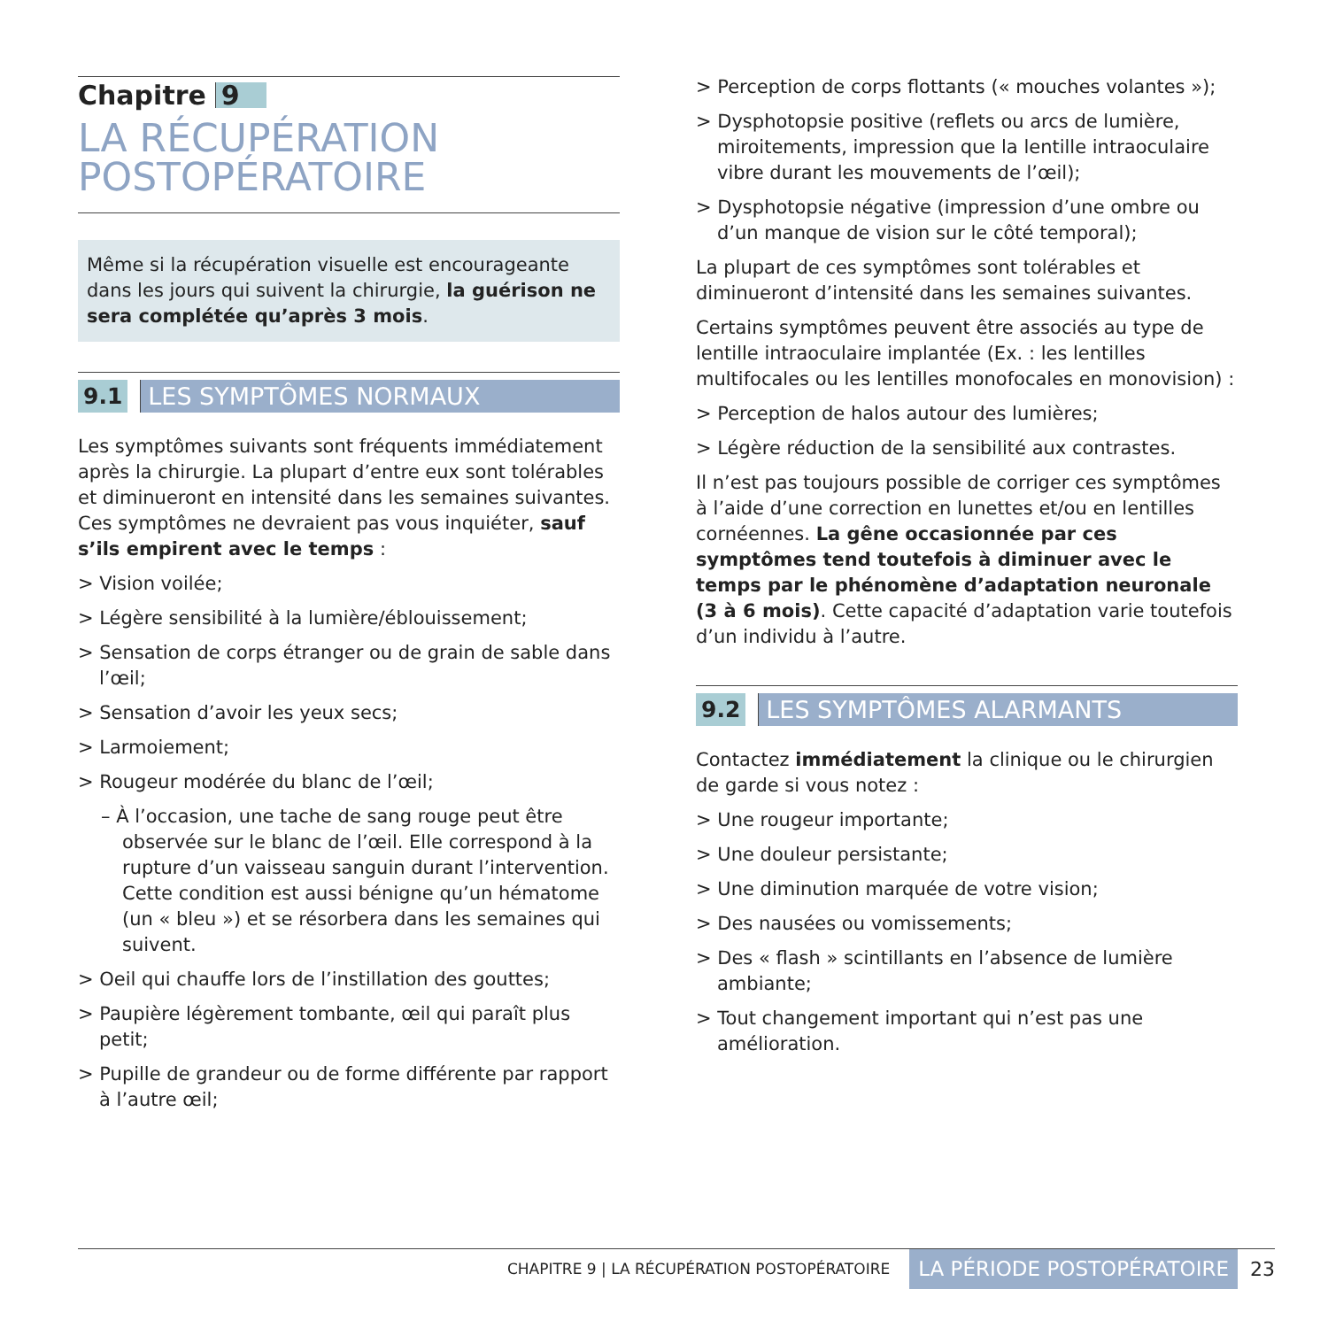Chapitre 9
LA RÉCUPÉRATION
POSTOPÉRATOIRE
Même si la récupération visuelle est encourageante dans les jours qui suivent la chirurgie, la guérison ne sera complétée qu’après 3 mois.
9.1 LES SYMPTÔMES NORMAUX
Les symptômes suivants sont fréquents immédiatement après la chirurgie. La plupart d’entre eux sont tolérables et diminueront en intensité dans les semaines suivantes. Ces symptômes ne devraient pas vous inquiéter, sauf s’ils empirent avec le temps :
> Vision voilée;
> Légère sensibilité à la lumière/éblouissement;
> Sensation de corps étranger ou de grain de sable dans l’œil;
> Sensation d’avoir les yeux secs;
> Larmoiement;
> Rougeur modérée du blanc de l’œil;
– À l’occasion, une tache de sang rouge peut être observée sur le blanc de l’œil. Elle correspond à la rupture d’un vaisseau sanguin durant l’intervention. Cette condition est aussi bénigne qu’un hématome (un « bleu ») et se résorbera dans les semaines qui suivent.
> Oeil qui chauffe lors de l’instillation des gouttes;
> Paupière légèrement tombante, œil qui paraît plus petit;
> Pupille de grandeur ou de forme différente par rapport à l’autre œil;
> Perception de corps flottants (« mouches volantes »);
> Dysphotopsie positive (reflets ou arcs de lumière, miroitements, impression que la lentille intraoculaire vibre durant les mouvements de l’œil);
> Dysphotopsie négative (impression d’une ombre ou d’un manque de vision sur le côté temporal);
La plupart de ces symptômes sont tolérables et diminueront d’intensité dans les semaines suivantes.
Certains symptômes peuvent être associés au type de lentille intraoculaire implantée (Ex. : les lentilles multifocales ou les lentilles monofocales en monovision) :
> Perception de halos autour des lumières;
> Légère réduction de la sensibilité aux contrastes.
Il n’est pas toujours possible de corriger ces symptômes à l’aide d’une correction en lunettes et/ou en lentilles cornéennes. La gêne occasionnée par ces symptômes tend toutefois à diminuer avec le temps par le phénomène d’adaptation neuronale (3 à 6 mois). Cette capacité d’adaptation varie toutefois d’un individu à l’autre.
9.2 LES SYMPTÔMES ALARMANTS
Contactez immédiatement la clinique ou le chirurgien de garde si vous notez :
> Une rougeur importante;
> Une douleur persistante;
> Une diminution marquée de votre vision;
> Des nausées ou vomissements;
> Des « flash » scintillants en l’absence de lumière ambiante;
> Tout changement important qui n’est pas une amélioration.
CHAPITRE 9 | LA RÉCUPÉRATION POSTOPÉRATOIRE LA PÉRIODE POSTOPÉRATOIRE 23